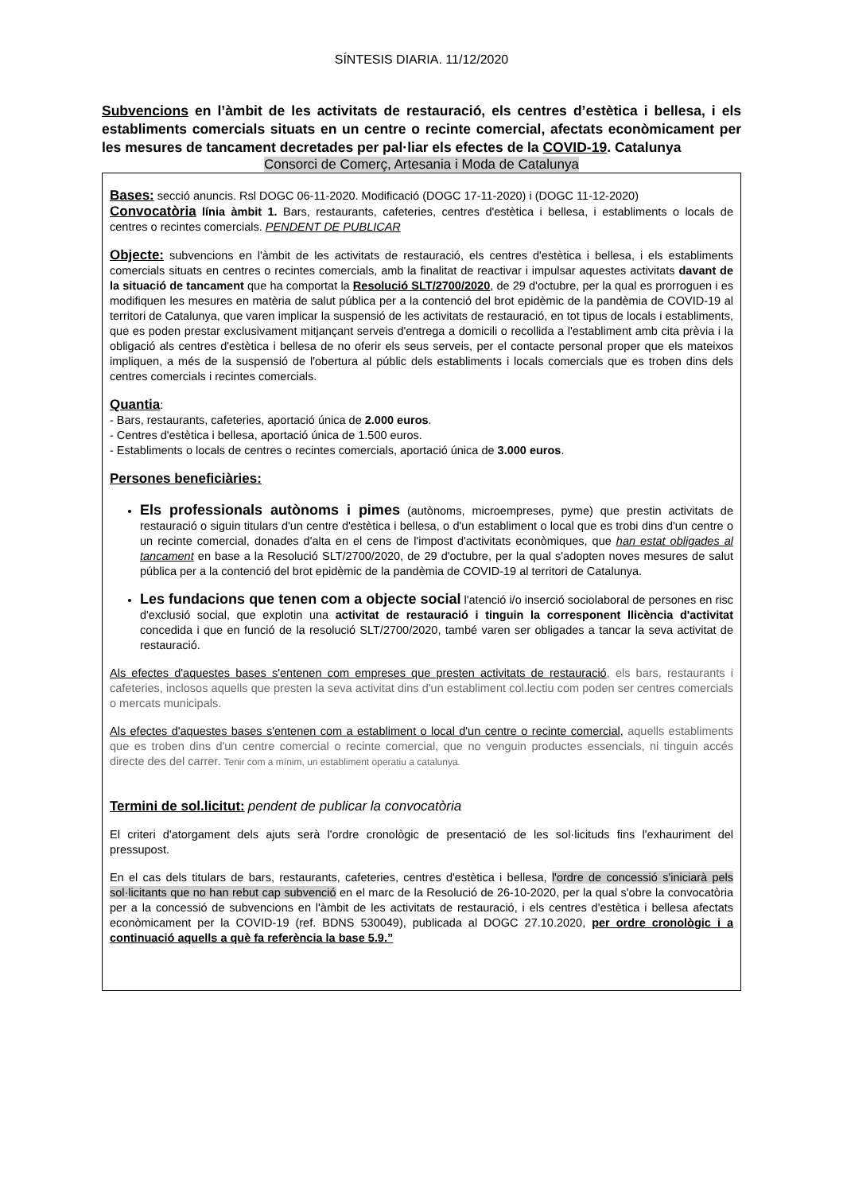SÍNTESIS DIARIA. 11/12/2020
Subvencions en l’àmbit de les activitats de restauració, els centres d’estètica i bellesa, i els establiments comercials situats en un centre o recinte comercial, afectats econòmicament per les mesures de tancament decretades per pal·liar els efectes de la COVID-19. Catalunya
Consorci de Comerç, Artesania i Moda de Catalunya
Bases: secció anuncis. Rsl DOGC 06-11-2020. Modificació (DOGC 17-11-2020) i (DOGC 11-12-2020)
Convocatòria línia àmbit 1. Bars, restaurants, cafeteries, centres d'estètica i bellesa, i establiments o locals de centres o recintes comercials. PENDENT DE PUBLICAR
Objecte: subvencions en l'àmbit de les activitats de restauració, els centres d'estètica i bellesa, i els establiments comercials situats en centres o recintes comercials, amb la finalitat de reactivar i impulsar aquestes activitats davant de la situació de tancament que ha comportat la Resolució SLT/2700/2020, de 29 d'octubre, per la qual es prorroguen i es modifiquen les mesures en matèria de salut pública per a la contenció del brot epidèmic de la pandèmia de COVID-19 al territori de Catalunya, que varen implicar la suspensió de les activitats de restauració, en tot tipus de locals i establiments, que es poden prestar exclusivament mitjançant serveis d'entrega a domicili o recollida a l'establiment amb cita prèvia i la obligació als centres d'estètica i bellesa de no oferir els seus serveis, per el contacte personal proper que els mateixos impliquen, a més de la suspensió de l'obertura al públic dels establiments i locals comercials que es troben dins dels centres comercials i recintes comercials.
Quantia:
- Bars, restaurants, cafeteries, aportació única de 2.000 euros.
- Centres d'estètica i bellesa, aportació única de 1.500 euros.
- Establiments o locals de centres o recintes comercials, aportació única de 3.000 euros.
Persones beneficiàries:
Els professionals autònoms i pimes (autònoms, microempreses, pyme) que prestin activitats de restauració o siguin titulars d'un centre d'estètica i bellesa, o d'un establiment o local que es trobi dins d'un centre o un recinte comercial, donades d'alta en el cens de l'impost d'activitats econòmiques, que han estat obligades al tancament en base a la Resolució SLT/2700/2020, de 29 d'octubre, per la qual s'adopten noves mesures de salut pública per a la contenció del brot epidèmic de la pandèmia de COVID-19 al territori de Catalunya.
Les fundacions que tenen com a objecte social l'atenció i/o inserció sociolaboral de persones en risc d'exclusió social, que explotin una activitat de restauració i tinguin la corresponent llicència d'activitat concedida i que en funció de la resolució SLT/2700/2020, també varen ser obligades a tancar la seva activitat de restauració.
Als efectes d'aquestes bases s'entenen com empreses que presten activitats de restauració, els bars, restaurants i cafeteries, inclosos aquells que presten la seva activitat dins d'un establiment col.lectiu com poden ser centres comercials o mercats municipals.
Als efectes d'aquestes bases s'entenen com a establiment o local d'un centre o recinte comercial, aquells establiments que es troben dins d'un centre comercial o recinte comercial, que no venguin productes essencials, ni tinguin accés directe des del carrer. Tenir com a mínim, un establiment operatiu a catalunya.
Termini de sol.licitut: pendent de publicar la convocatòria
El criteri d'atorgament dels ajuts serà l'ordre cronològic de presentació de les sol·licituds fins l'exhauriment del pressupost.
En el cas dels titulars de bars, restaurants, cafeteries, centres d'estètica i bellesa, l'ordre de concessió s'iniciarà pels sol·licitants que no han rebut cap subvenció en el marc de la Resolució de 26-10-2020, per la qual s'obre la convocatòria per a la concessió de subvencions en l'àmbit de les activitats de restauració, i els centres d'estètica i bellesa afectats econòmicament per la COVID-19 (ref. BDNS 530049), publicada al DOGC 27.10.2020, per ordre cronològic i a continuació aquells a què fa referència la base 5.9.”